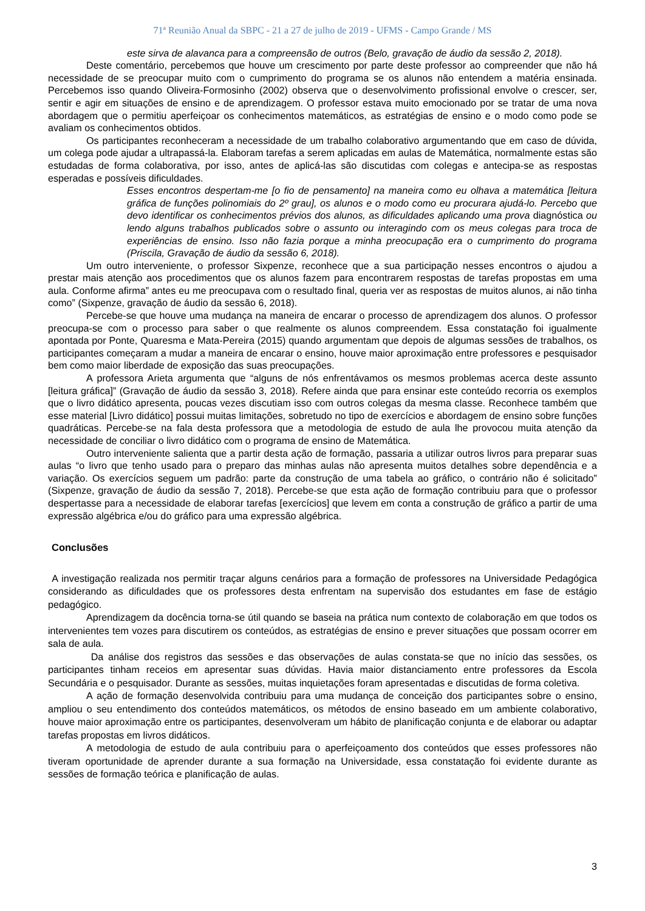71ª Reunião Anual da SBPC - 21 a 27 de julho de 2019 - UFMS - Campo Grande / MS
este sirva de alavanca para a compreensão de outros (Belo, gravação de áudio da sessão 2, 2018).
Deste comentário, percebemos que houve um crescimento por parte deste professor ao compreender que não há necessidade de se preocupar muito com o cumprimento do programa se os alunos não entendem a matéria ensinada. Percebemos isso quando Oliveira-Formosinho (2002) observa que o desenvolvimento profissional envolve o crescer, ser, sentir e agir em situações de ensino e de aprendizagem. O professor estava muito emocionado por se tratar de uma nova abordagem que o permitiu aperfeiçoar os conhecimentos matemáticos, as estratégias de ensino e o modo como pode se avaliam os conhecimentos obtidos.
Os participantes reconheceram a necessidade de um trabalho colaborativo argumentando que em caso de dúvida, um colega pode ajudar a ultrapassá-la. Elaboram tarefas a serem aplicadas em aulas de Matemática, normalmente estas são estudadas de forma colaborativa, por isso, antes de aplicá-las são discutidas com colegas e antecipa-se as respostas esperadas e possíveis dificuldades.
Esses encontros despertam-me [o fio de pensamento] na maneira como eu olhava a matemática [leitura gráfica de funções polinomiais do 2º grau], os alunos e o modo como eu procurara ajudá-lo. Percebo que devo identificar os conhecimentos prévios dos alunos, as dificuldades aplicando uma prova diagnóstica ou lendo alguns trabalhos publicados sobre o assunto ou interagindo com os meus colegas para troca de experiências de ensino. Isso não fazia porque a minha preocupação era o cumprimento do programa (Priscila, Gravação de áudio da sessão 6, 2018).
Um outro interveniente, o professor Sixpenze, reconhece que a sua participação nesses encontros o ajudou a prestar mais atenção aos procedimentos que os alunos fazem para encontrarem respostas de tarefas propostas em uma aula. Conforme afirma” antes eu me preocupava com o resultado final, queria ver as respostas de muitos alunos, ai não tinha como” (Sixpenze, gravação de áudio da sessão 6, 2018).
Percebe-se que houve uma mudança na maneira de encarar o processo de aprendizagem dos alunos. O professor preocupa-se com o processo para saber o que realmente os alunos compreendem. Essa constatação foi igualmente apontada por Ponte, Quaresma e Mata-Pereira (2015) quando argumentam que depois de algumas sessões de trabalhos, os participantes começaram a mudar a maneira de encarar o ensino, houve maior aproximação entre professores e pesquisador bem como maior liberdade de exposição das suas preocupações.
A professora Arieta argumenta que “alguns de nós enfrentávamos os mesmos problemas acerca deste assunto [leitura gráfica]” (Gravação de áudio da sessão 3, 2018). Refere ainda que para ensinar este conteúdo recorria os exemplos que o livro didático apresenta, poucas vezes discutiam isso com outros colegas da mesma classe. Reconhece também que esse material [Livro didático] possui muitas limitações, sobretudo no tipo de exercícios e abordagem de ensino sobre funções quadráticas. Percebe-se na fala desta professora que a metodologia de estudo de aula lhe provocou muita atenção da necessidade de conciliar o livro didático com o programa de ensino de Matemática.
Outro interveniente salienta que a partir desta ação de formação, passaria a utilizar outros livros para preparar suas aulas “o livro que tenho usado para o preparo das minhas aulas não apresenta muitos detalhes sobre dependência e a variação. Os exercícios seguem um padrão: parte da construção de uma tabela ao gráfico, o contrário não é solicitado” (Sixpenze, gravação de áudio da sessão 7, 2018). Percebe-se que esta ação de formação contribuiu para que o professor despertasse para a necessidade de elaborar tarefas [exercícios] que levem em conta a construção de gráfico a partir de uma expressão algébrica e/ou do gráfico para uma expressão algébrica.
Conclusões
A investigação realizada nos permitir traçar alguns cenários para a formação de professores na Universidade Pedagógica considerando as dificuldades que os professores desta enfrentam na supervisão dos estudantes em fase de estágio pedagógico.
Aprendizagem da docência torna-se útil quando se baseia na prática num contexto de colaboração em que todos os intervenientes tem vozes para discutirem os conteúdos, as estratégias de ensino e prever situações que possam ocorrer em sala de aula.
Da análise dos registros das sessões e das observações de aulas constata-se que no início das sessões, os participantes tinham receios em apresentar suas dúvidas. Havia maior distanciamento entre professores da Escola Secundária e o pesquisador. Durante as sessões, muitas inquietações foram apresentadas e discutidas de forma coletiva.
A ação de formação desenvolvida contribuiu para uma mudança de conceição dos participantes sobre o ensino, ampliou o seu entendimento dos conteúdos matemáticos, os métodos de ensino baseado em um ambiente colaborativo, houve maior aproximação entre os participantes, desenvolveram um hábito de planificação conjunta e de elaborar ou adaptar tarefas propostas em livros didáticos.
A metodologia de estudo de aula contribuiu para o aperfeiçoamento dos conteúdos que esses professores não tiveram oportunidade de aprender durante a sua formação na Universidade, essa constatação foi evidente durante as sessões de formação teórica e planificação de aulas.
3